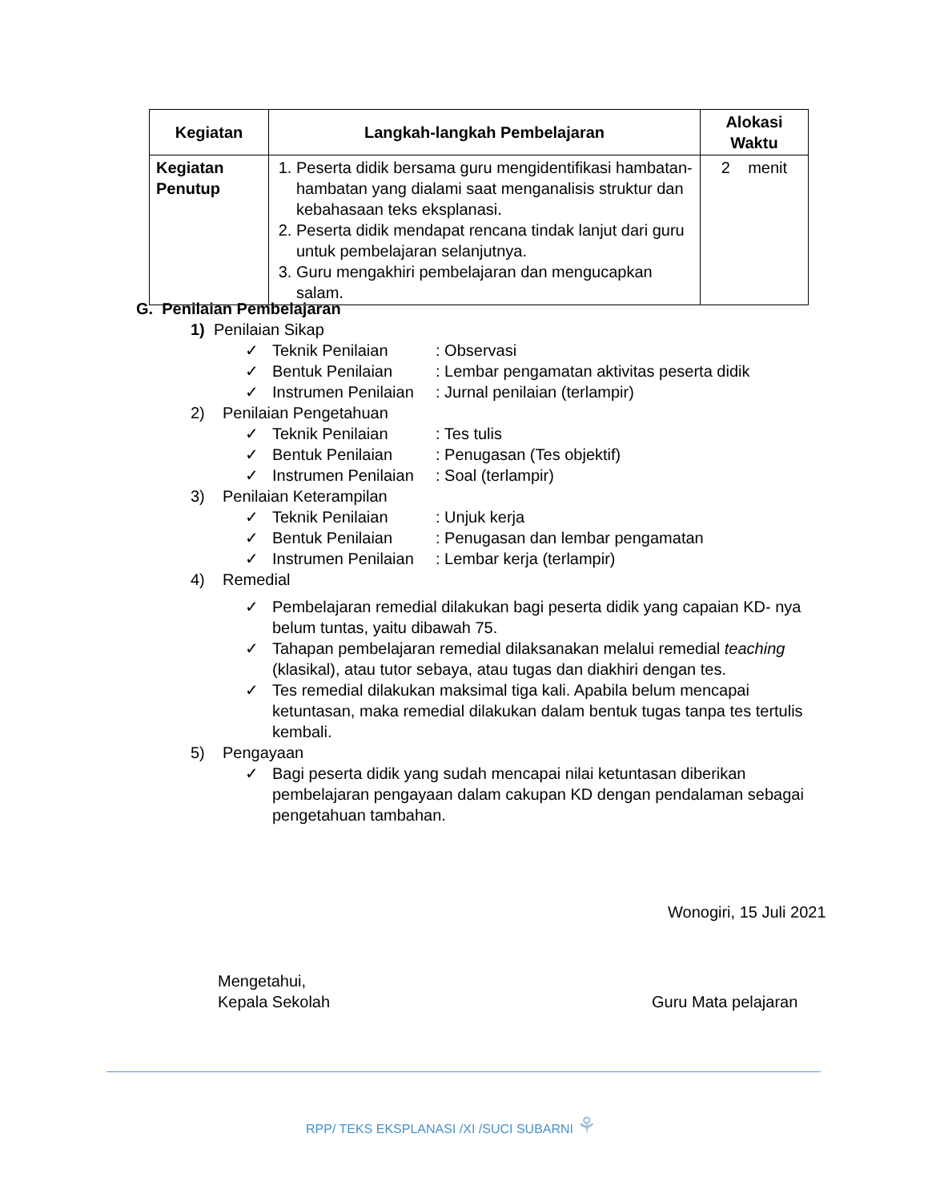| Kegiatan | Langkah-langkah Pembelajaran | Alokasi Waktu |
| --- | --- | --- |
| Kegiatan Penutup | 1. Peserta didik bersama guru mengidentifikasi hambatan-hambatan yang dialami saat menganalisis struktur dan kebahasaan teks eksplanasi. 2. Peserta didik mendapat rencana tindak lanjut dari guru untuk pembelajaran selanjutnya. 3. Guru mengakhiri pembelajaran dan mengucapkan salam. | 2 menit |
G. Penilaian Pembelajaran
1) Penilaian Sikap
✓ Teknik Penilaian: Observasi
✓ Bentuk Penilaian: Lembar pengamatan aktivitas peserta didik
✓ Instrumen Penilaian: Jurnal penilaian (terlampir)
2) Penilaian Pengetahuan
✓ Teknik Penilaian: Tes tulis
✓ Bentuk Penilaian: Penugasan (Tes objektif)
✓ Instrumen Penilaian: Soal (terlampir)
3) Penilaian Keterampilan
✓ Teknik Penilaian: Unjuk kerja
✓ Bentuk Penilaian: Penugasan dan lembar pengamatan
✓ Instrumen Penilaian: Lembar kerja (terlampir)
4) Remedial
✓ Pembelajaran remedial dilakukan bagi peserta didik yang capaian KD- nya belum tuntas, yaitu dibawah 75.
✓ Tahapan pembelajaran remedial dilaksanakan melalui remedial teaching (klasikal), atau tutor sebaya, atau tugas dan diakhiri dengan tes.
✓ Tes remedial dilakukan maksimal tiga kali. Apabila belum mencapai ketuntasan, maka remedial dilakukan dalam bentuk tugas tanpa tes tertulis kembali.
5) Pengayaan
✓ Bagi peserta didik yang sudah mencapai nilai ketuntasan diberikan pembelajaran pengayaan dalam cakupan KD dengan pendalaman sebagai pengetahuan tambahan.
Wonogiri, 15 Juli 2021
Mengetahui,
Kepala Sekolah Guru Mata pelajaran
RPP/ TEKS EKSPLANASI /XI /SUCI SUBARNI ⚘